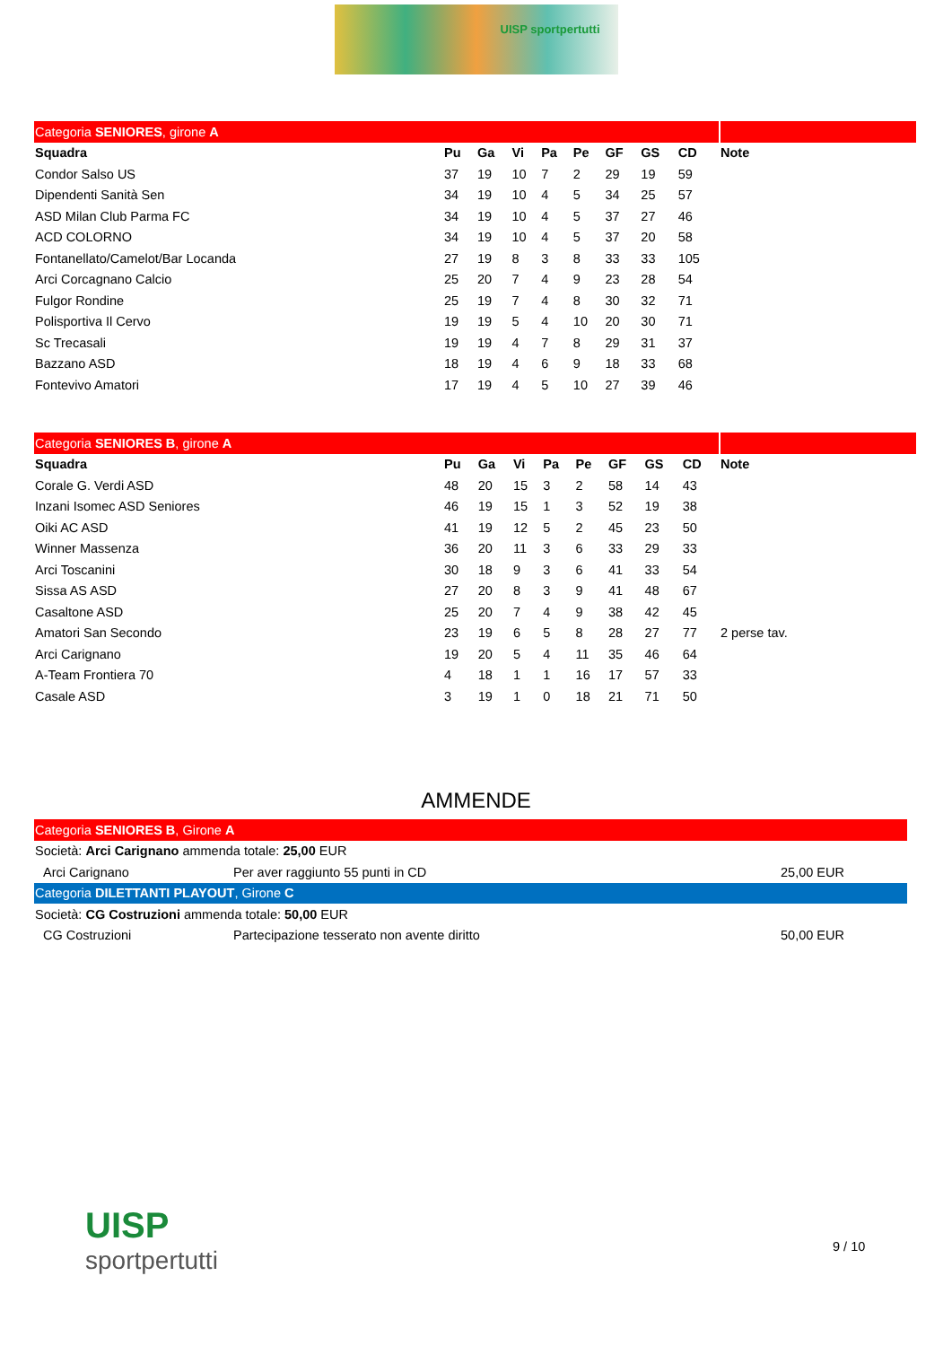UISP sportpertutti
| Categoria SENIORES , girone A | | | | | | | | | |
| Squadra | Pu | Ga | Vi | Pa | Pe | GF | GS | CD | Note |
| Condor Salso US | 37 | 19 | 10 | 7 | 2 | 29 | 19 | 59 | |
| Dipendenti Sanità Sen | 34 | 19 | 10 | 4 | 5 | 34 | 25 | 57 | |
| ASD Milan Club Parma FC | 34 | 19 | 10 | 4 | 5 | 37 | 27 | 46 | |
| ACD COLORNO | 34 | 19 | 10 | 4 | 5 | 37 | 20 | 58 | |
| Fontanellato/Camelot/Bar Locanda | 27 | 19 | 8 | 3 | 8 | 33 | 33 | 105 | |
| Arci Corcagnano Calcio | 25 | 20 | 7 | 4 | 9 | 23 | 28 | 54 | |
| Fulgor Rondine | 25 | 19 | 7 | 4 | 8 | 30 | 32 | 71 | |
| Polisportiva Il Cervo | 19 | 19 | 5 | 4 | 10 | 20 | 30 | 71 | |
| Sc Trecasali | 19 | 19 | 4 | 7 | 8 | 29 | 31 | 37 | |
| Bazzano ASD | 18 | 19 | 4 | 6 | 9 | 18 | 33 | 68 | |
| Fontevivo Amatori | 17 | 19 | 4 | 5 | 10 | 27 | 39 | 46 | |
| Categoria SENIORES B , girone A | | | | | | | | | |
| Squadra | Pu | Ga | Vi | Pa | Pe | GF | GS | CD | Note |
| Corale G. Verdi ASD | 48 | 20 | 15 | 3 | 2 | 58 | 14 | 43 | |
| Inzani Isomec ASD Seniores | 46 | 19 | 15 | 1 | 3 | 52 | 19 | 38 | |
| Oiki AC ASD | 41 | 19 | 12 | 5 | 2 | 45 | 23 | 50 | |
| Winner Massenza | 36 | 20 | 11 | 3 | 6 | 33 | 29 | 33 | |
| Arci Toscanini | 30 | 18 | 9 | 3 | 6 | 41 | 33 | 54 | |
| Sissa AS ASD | 27 | 20 | 8 | 3 | 9 | 41 | 48 | 67 | |
| Casaltone ASD | 25 | 20 | 7 | 4 | 9 | 38 | 42 | 45 | |
| Amatori San Secondo | 23 | 19 | 6 | 5 | 8 | 28 | 27 | 77 | 2 perse tav. |
| Arci Carignano | 19 | 20 | 5 | 4 | 11 | 35 | 46 | 64 | |
| A-Team Frontiera 70 | 4 | 18 | 1 | 1 | 16 | 17 | 57 | 33 | |
| Casale ASD | 3 | 19 | 1 | 0 | 18 | 21 | 71 | 50 | |
AMMENDE
| Categoria SENIORES B , Girone A | | |
| Società: Arci Carignano ammenda totale: 25,00 EUR | | |
| Arci Carignano | Per aver raggiunto 55 punti in CD | 25,00 EUR |
| Categoria DILETTANTI PLAYOUT , Girone C | | |
| Società: CG Costruzioni ammenda totale: 50,00 EUR | | |
| CG Costruzioni | Partecipazione tesserato non avente diritto | 50,00 EUR |
UISP
sportpertutti
9 / 10